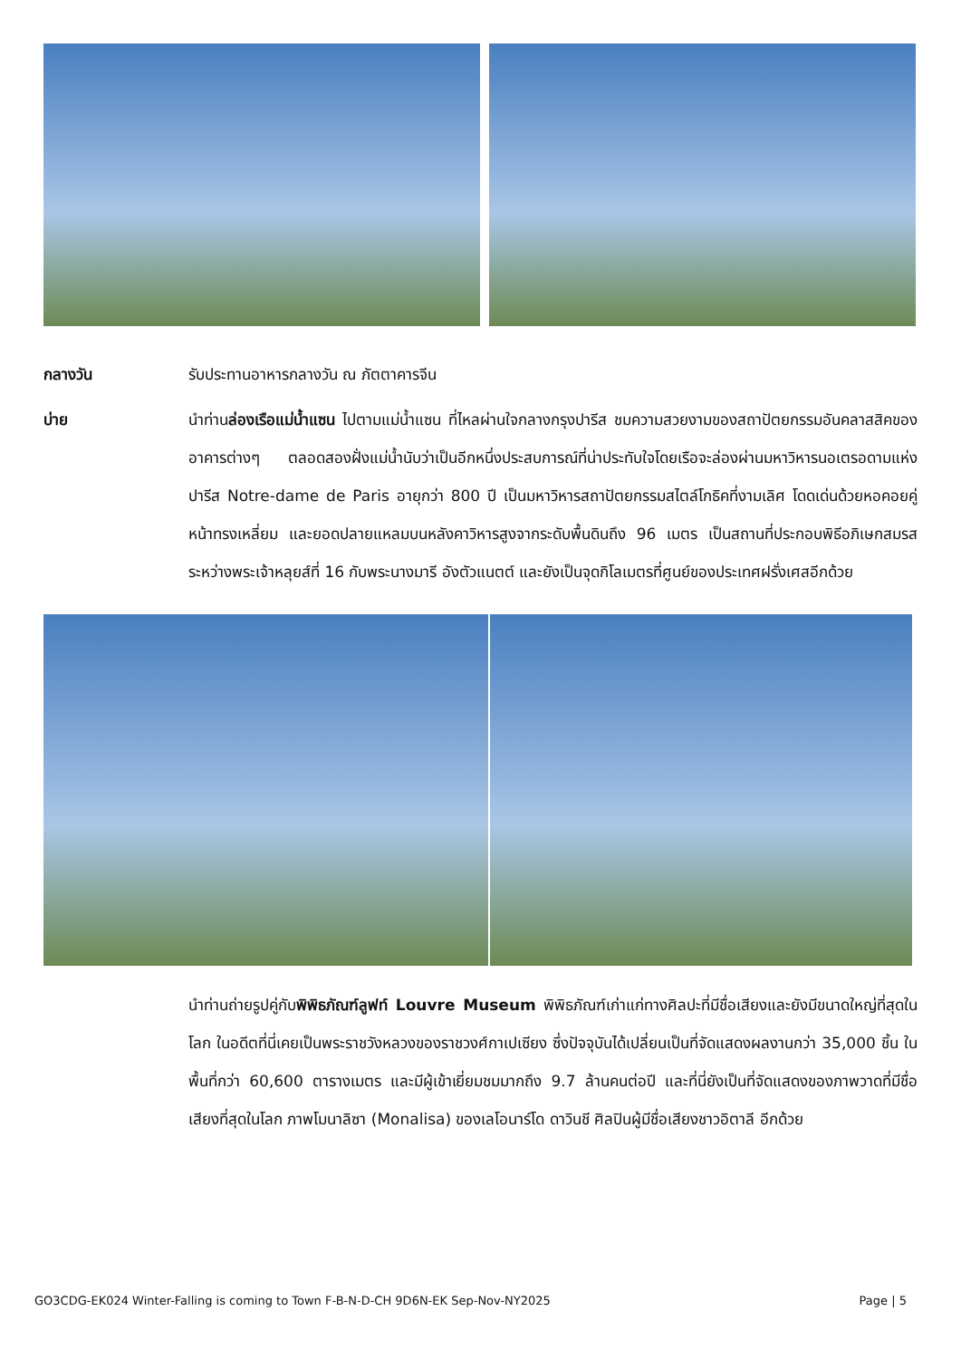กลางวัน รับประทานอาหารกลางวัน ณ ภัตตาคารจีน
บ่าย นำท่านล่องเรือแม่น้ำแซน ไปตามแม่น้ำแซน ที่ไหลผ่านใจกลางกรุงปารีส ชมความสวยงามของสถาปัตยกรรมอันคลาสสิคของอาคารต่างๆ ตลอดสองฝั่งแม่น้ำนับว่าเป็นอีกหนึ่งประสบการณ์ที่น่าประทับใจโดยเรือจะล่องผ่านมหาวิหารนอเตรอดามแห่งปารีส Notre-dame de Paris อายุกว่า 800 ปี เป็นมหาวิหารสถาปัตยกรรมสไตล์โกธิคที่งามเลิศ โดดเด่นด้วยหอคอยคู่หน้าทรงเหลี่ยม และยอดปลายแหลมบนหลังคาวิหารสูงจากระดับพื้นดินถึง 96 เมตร เป็นสถานที่ประกอบพิธีอภิเษกสมรสระหว่างพระเจ้าหลุยส์ที่ 16 กับพระนางมารี อังตัวแนตต์ และยังเป็นจุดกิโลเมตรที่ศูนย์ของประเทศฝรั่งเศสอีกด้วย
นำท่านถ่ายรูปคู่กับพิพิธภัณฑ์ลูฟท์ Louvre Museum พิพิธภัณฑ์เก่าแก่ทางศิลปะที่มีชื่อเสียงและยังมีขนาดใหญ่ที่สุดในโลก ในอดีตที่นี่เคยเป็นพระราชวังหลวงของราชวงศ์กาเปเซียง ซึ่งปัจจุบันได้เปลี่ยนเป็นที่จัดแสดงผลงานกว่า 35,000 ชิ้น ในพื้นที่กว่า 60,600 ตารางเมตร และมีผู้เข้าเยี่ยมชมมากถึง 9.7 ล้านคนต่อปี และที่นี่ยังเป็นที่จัดแสดงของภาพวาดที่มีชื่อเสียงที่สุดในโลก ภาพโมนาลิซา (Monalisa) ของเลโอนาร์โด ดาวินชี ศิลปินผู้มีชื่อเสียงชาวอิตาลี อีกด้วย
GO3CDG-EK024 Winter-Falling is coming to Town F-B-N-D-CH 9D6N-EK Sep-Nov-NY2025 Page | 5